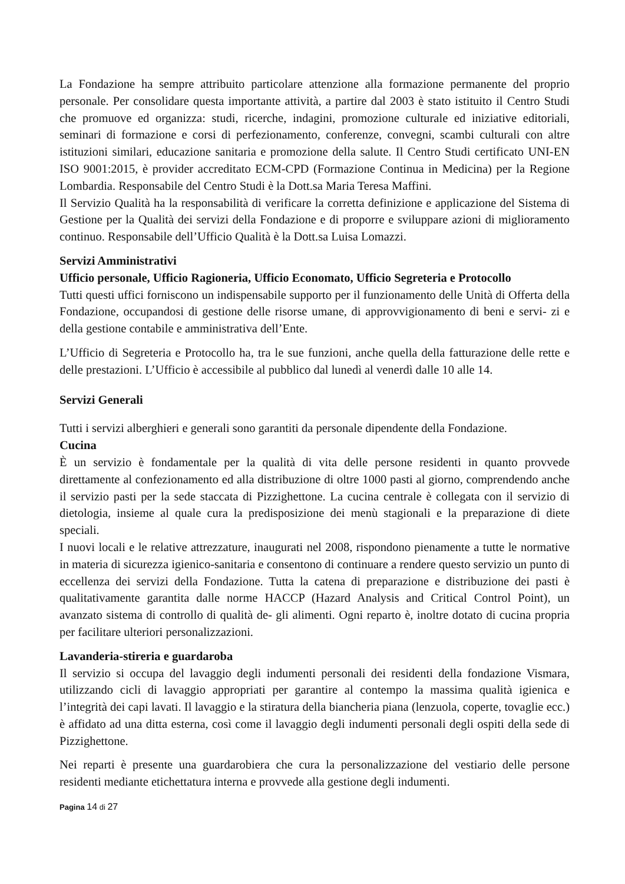La Fondazione ha sempre attribuito particolare attenzione alla formazione permanente del proprio personale. Per consolidare questa importante attività, a partire dal 2003 è stato istituito il Centro Studi che promuove ed organizza: studi, ricerche, indagini, promozione culturale ed iniziative editoriali, seminari di formazione e corsi di perfezionamento, conferenze, convegni, scambi culturali con altre istituzioni similari, educazione sanitaria e promozione della salute. Il Centro Studi certificato UNI-EN ISO 9001:2015, è provider accreditato ECM-CPD (Formazione Continua in Medicina) per la Regione Lombardia. Responsabile del Centro Studi è la Dott.sa Maria Teresa Maffini.
Il Servizio Qualità ha la responsabilità di verificare la corretta definizione e applicazione del Sistema di Gestione per la Qualità dei servizi della Fondazione e di proporre e sviluppare azioni di miglioramento continuo. Responsabile dell’Ufficio Qualità è la Dott.sa Luisa Lomazzi.
Servizi Amministrativi
Ufficio personale, Ufficio Ragioneria, Ufficio Economato, Ufficio Segreteria e Protocollo
Tutti questi uffici forniscono un indispensabile supporto per il funzionamento delle Unità di Offerta della Fondazione, occupandosi di gestione delle risorse umane, di approvvigionamento di beni e servi- zi e della gestione contabile e amministrativa dell’Ente.
L’Ufficio di Segreteria e Protocollo ha, tra le sue funzioni, anche quella della fatturazione delle rette e delle prestazioni. L’Ufficio è accessibile al pubblico dal lunedì al venerdì dalle 10 alle 14.
Servizi Generali
Tutti i servizi alberghieri e generali sono garantiti da personale dipendente della Fondazione.
Cucina
È un servizio è fondamentale per la qualità di vita delle persone residenti in quanto provvede direttamente al confezionamento ed alla distribuzione di oltre 1000 pasti al giorno, comprendendo anche il servizio pasti per la sede staccata di Pizzighettone. La cucina centrale è collegata con il servizio di dietologia, insieme al quale cura la predisposizione dei menù stagionali e la preparazione di diete speciali.
I nuovi locali e le relative attrezzature, inaugurati nel 2008, rispondono pienamente a tutte le normative in materia di sicurezza igienico-sanitaria e consentono di continuare a rendere questo servizio un punto di eccellenza dei servizi della Fondazione. Tutta la catena di preparazione e distribuzione dei pasti è qualitativamente garantita dalle norme HACCP (Hazard Analysis and Critical Control Point), un avanzato sistema di controllo di qualità de- gli alimenti. Ogni reparto è, inoltre dotato di cucina propria per facilitare ulteriori personalizzazioni.
Lavanderia-stireria e guardaroba
Il servizio si occupa del lavaggio degli indumenti personali dei residenti della fondazione Vismara, utilizzando cicli di lavaggio appropriati per garantire al contempo la massima qualità igienica e l’integrità dei capi lavati. Il lavaggio e la stiratura della biancheria piana (lenzuola, coperte, tovaglie ecc.) è affidato ad una ditta esterna, così come il lavaggio degli indumenti personali degli ospiti della sede di Pizzighettone.
Nei reparti è presente una guardarobiera che cura la personalizzazione del vestiario delle persone residenti mediante etichettatura interna e provvede alla gestione degli indumenti.
Pagina 14 di 27